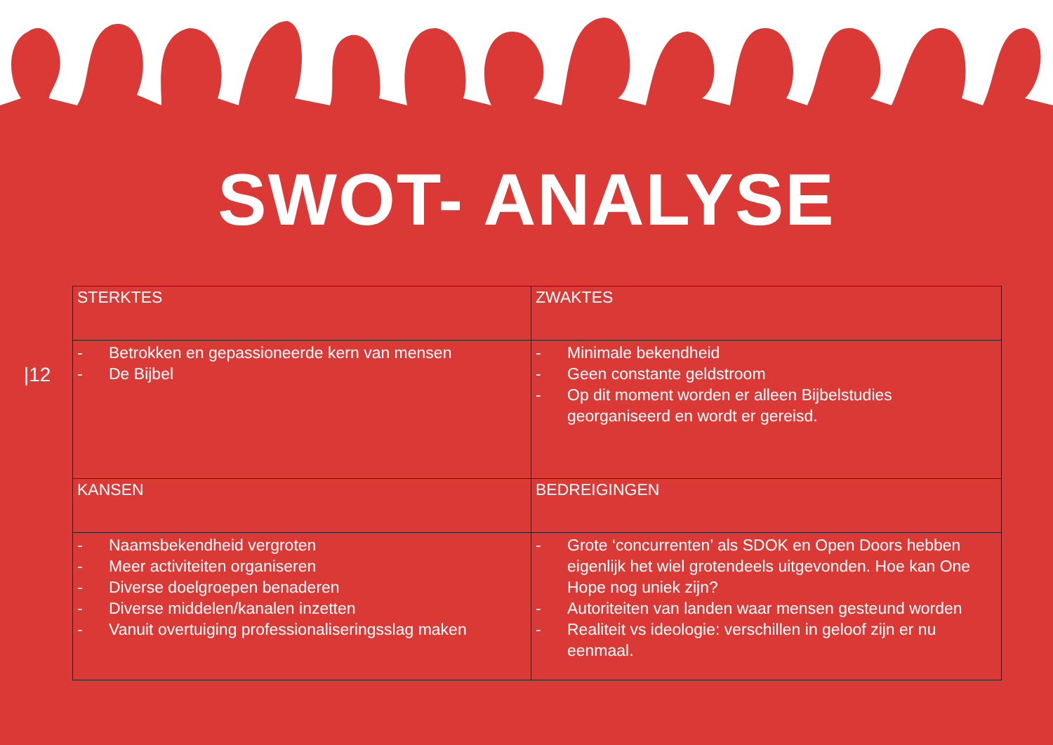SWOT- ANALYSE
|12
| STERKTES | ZWAKTES |
| --- | --- |
| - Betrokken en gepassioneerde kern van mensen - De Bijbel | - Minimale bekendheid - Geen constante geldstroom - Op dit moment worden er alleen Bijbelstudies georganiseerd en wordt er gereisd. |
| KANSEN | BEDREIGINGEN |
| - Naamsbekendheid vergroten - Meer activiteiten organiseren - Diverse doelgroepen benaderen - Diverse middelen/kanalen inzetten - Vanuit overtuiging professionaliseringsslag maken | - Grote ‘concurrenten’ als SDOK en Open Doors hebben eigenlijk het wiel grotendeels uitgevonden. Hoe kan One Hope nog uniek zijn? - Autoriteiten van landen waar mensen gesteund worden - Realiteit vs ideologie: verschillen in geloof zijn er nu eenmaal. |